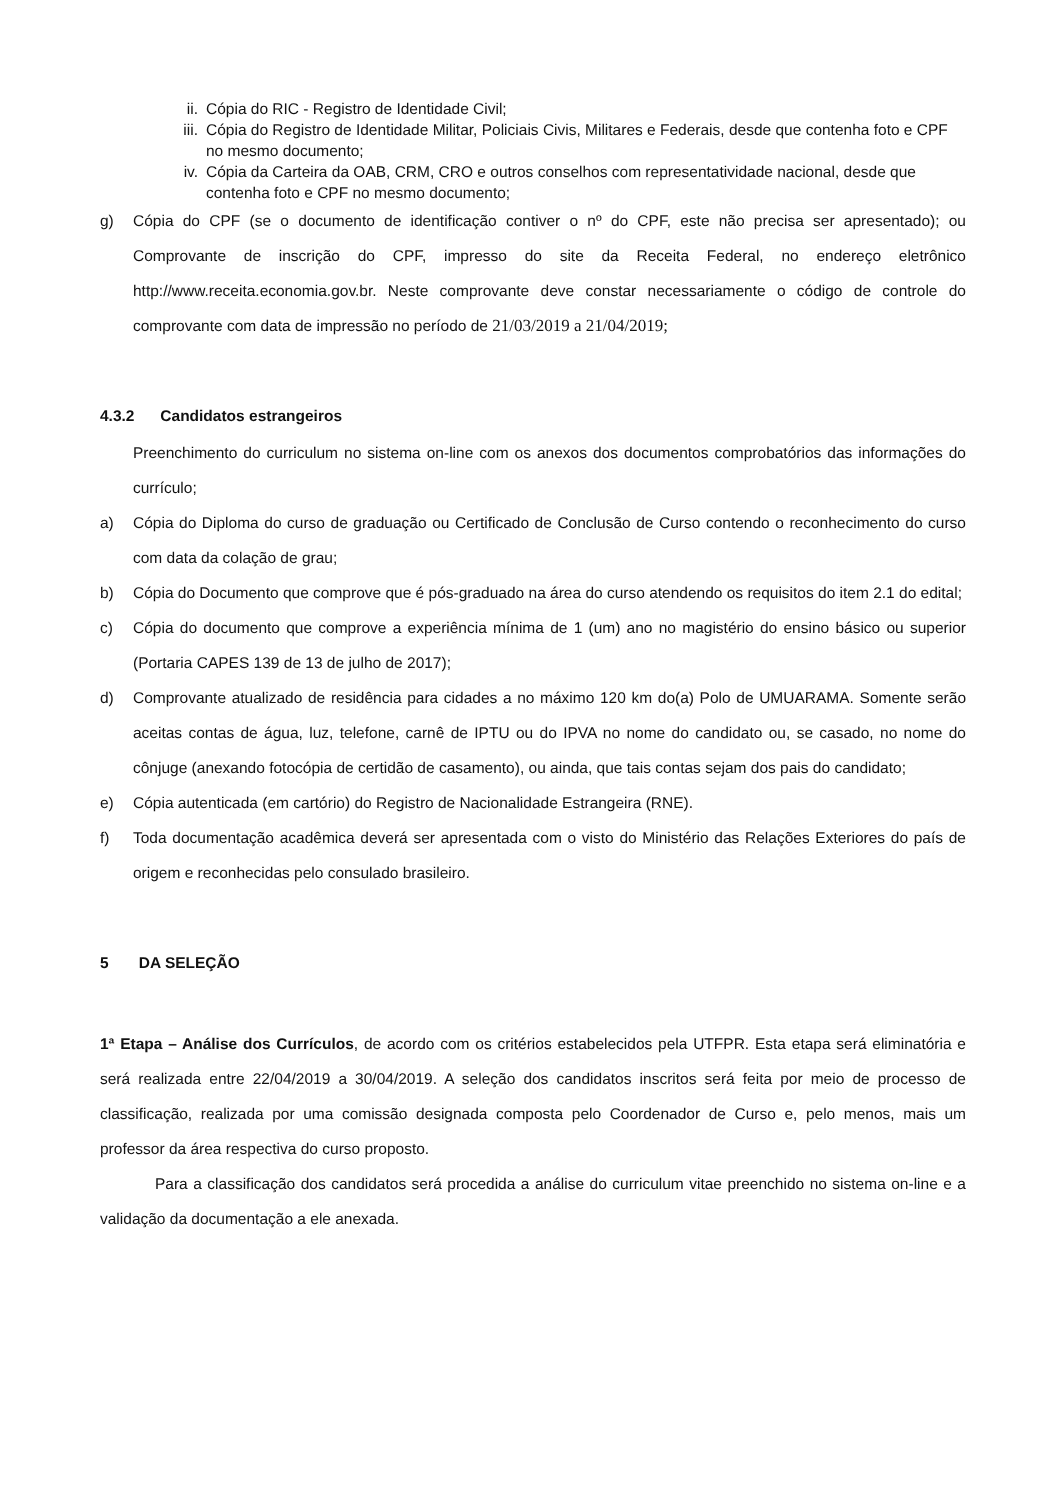ii. Cópia do RIC - Registro de Identidade Civil;
iii. Cópia do Registro de Identidade Militar, Policiais Civis, Militares e Federais, desde que contenha foto e CPF no mesmo documento;
iv. Cópia da Carteira da OAB, CRM, CRO e outros conselhos com representatividade nacional, desde que contenha foto e CPF no mesmo documento;
g) Cópia do CPF (se o documento de identificação contiver o nº do CPF, este não precisa ser apresentado); ou Comprovante de inscrição do CPF, impresso do site da Receita Federal, no endereço eletrônico http://www.receita.economia.gov.br. Neste comprovante deve constar necessariamente o código de controle do comprovante com data de impressão no período de 21/03/2019 a 21/04/2019;
4.3.2 Candidatos estrangeiros
Preenchimento do curriculum no sistema on-line com os anexos dos documentos comprobatórios das informações do currículo;
a) Cópia do Diploma do curso de graduação ou Certificado de Conclusão de Curso contendo o reconhecimento do curso com data da colação de grau;
b) Cópia do Documento que comprove que é pós-graduado na área do curso atendendo os requisitos do item 2.1 do edital;
c) Cópia do documento que comprove a experiência mínima de 1 (um) ano no magistério do ensino básico ou superior (Portaria CAPES 139 de 13 de julho de 2017);
d) Comprovante atualizado de residência para cidades a no máximo 120 km do(a) Polo de UMUARAMA. Somente serão aceitas contas de água, luz, telefone, carnê de IPTU ou do IPVA no nome do candidato ou, se casado, no nome do cônjuge (anexando fotocópia de certidão de casamento), ou ainda, que tais contas sejam dos pais do candidato;
e) Cópia autenticada (em cartório) do Registro de Nacionalidade Estrangeira (RNE).
f) Toda documentação acadêmica deverá ser apresentada com o visto do Ministério das Relações Exteriores do país de origem e reconhecidas pelo consulado brasileiro.
5 DA SELEÇÃO
1ª Etapa – Análise dos Currículos, de acordo com os critérios estabelecidos pela UTFPR. Esta etapa será eliminatória e será realizada entre 22/04/2019 a 30/04/2019. A seleção dos candidatos inscritos será feita por meio de processo de classificação, realizada por uma comissão designada composta pelo Coordenador de Curso e, pelo menos, mais um professor da área respectiva do curso proposto.
Para a classificação dos candidatos será procedida a análise do curriculum vitae preenchido no sistema on-line e a validação da documentação a ele anexada.